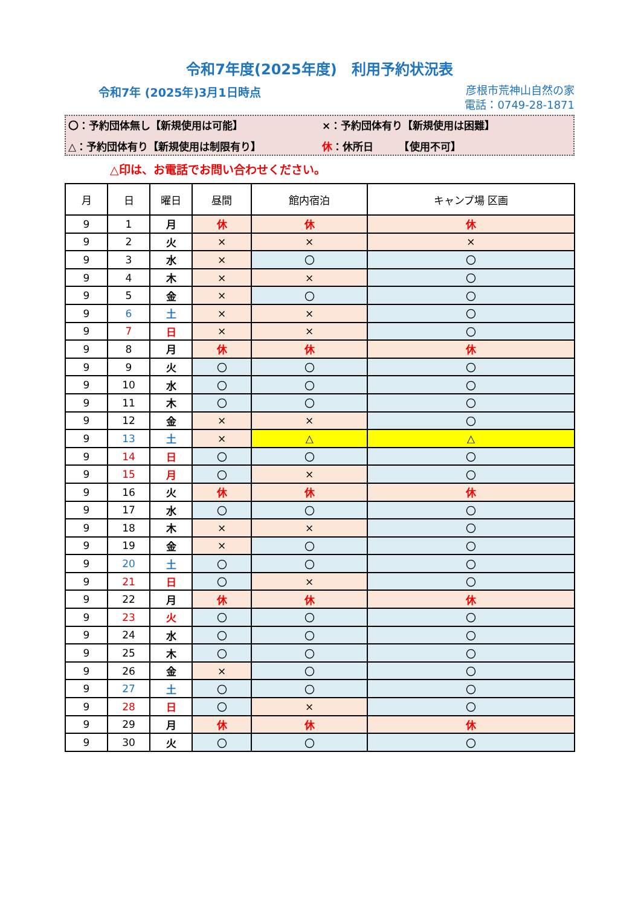令和7年度(2025年度)　利用予約状況表
令和7年 (2025年)3月1日時点
彦根市荒神山自然の家
電話：0749-28-1871
〇：予約団体無し【新規使用は可能】
×：予約団体有り【新規使用は困難】
△：予約団体有り【新規使用は制限有り】
休：休所日　　　【使用不可】
△印は、お電話でお問い合わせください。
| 月 | 日 | 曜日 | 昼間 | 館内宿泊 | キャンプ場 区画 |
| --- | --- | --- | --- | --- | --- |
| 9 | 1 | 月 | 休 | 休 | 休 |
| 9 | 2 | 火 | × | × | × |
| 9 | 3 | 水 | × | 〇 | 〇 |
| 9 | 4 | 木 | × | × | 〇 |
| 9 | 5 | 金 | × | 〇 | 〇 |
| 9 | 6 | 土 | × | × | 〇 |
| 9 | 7 | 日 | × | × | 〇 |
| 9 | 8 | 月 | 休 | 休 | 休 |
| 9 | 9 | 火 | 〇 | 〇 | 〇 |
| 9 | 10 | 水 | 〇 | 〇 | 〇 |
| 9 | 11 | 木 | 〇 | 〇 | 〇 |
| 9 | 12 | 金 | × | × | 〇 |
| 9 | 13 | 土 | × | △ | △ |
| 9 | 14 | 日 | 〇 | 〇 | 〇 |
| 9 | 15 | 月 | 〇 | × | 〇 |
| 9 | 16 | 火 | 休 | 休 | 休 |
| 9 | 17 | 水 | 〇 | 〇 | 〇 |
| 9 | 18 | 木 | × | × | 〇 |
| 9 | 19 | 金 | × | 〇 | 〇 |
| 9 | 20 | 土 | 〇 | 〇 | 〇 |
| 9 | 21 | 日 | 〇 | × | 〇 |
| 9 | 22 | 月 | 休 | 休 | 休 |
| 9 | 23 | 火 | 〇 | 〇 | 〇 |
| 9 | 24 | 水 | 〇 | 〇 | 〇 |
| 9 | 25 | 木 | 〇 | 〇 | 〇 |
| 9 | 26 | 金 | × | 〇 | 〇 |
| 9 | 27 | 土 | 〇 | 〇 | 〇 |
| 9 | 28 | 日 | 〇 | × | 〇 |
| 9 | 29 | 月 | 休 | 休 | 休 |
| 9 | 30 | 火 | 〇 | 〇 | 〇 |